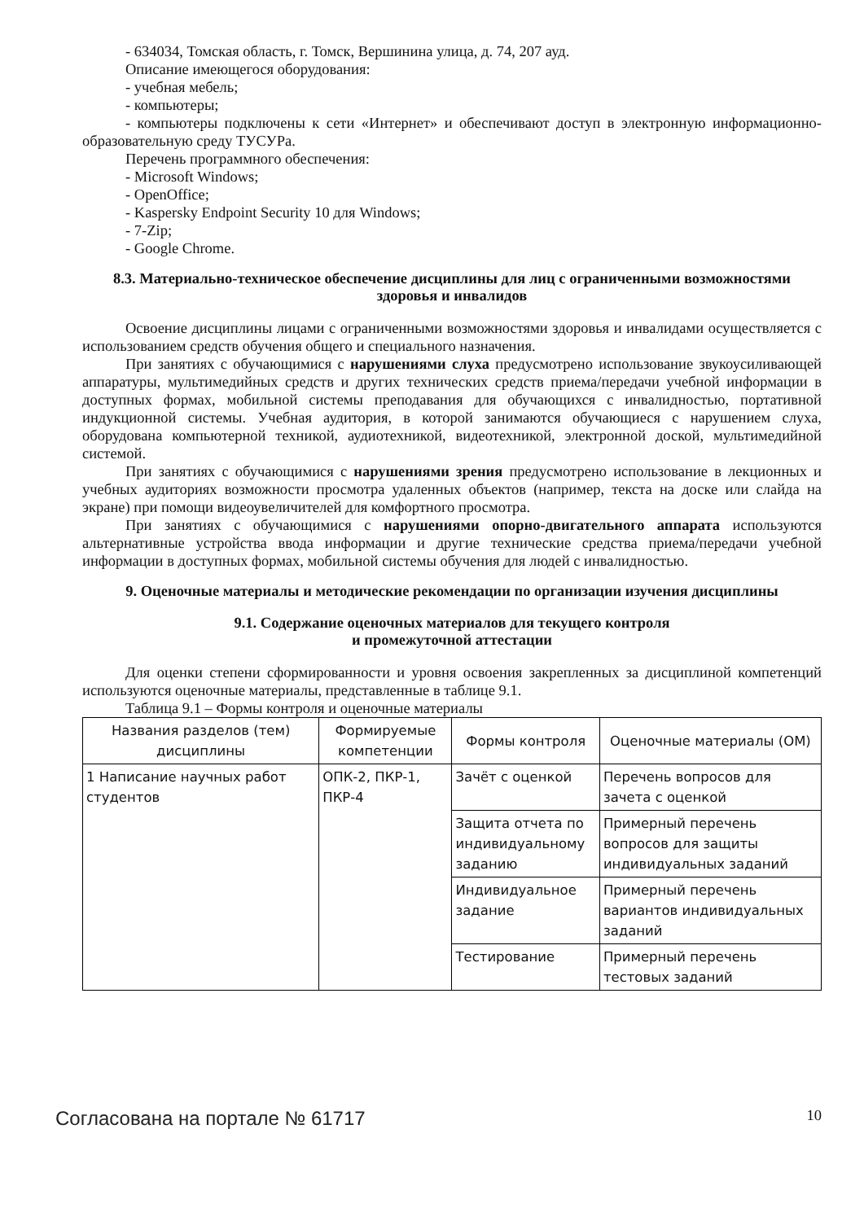- 634034, Томская область, г. Томск, Вершинина улица, д. 74, 207 ауд.
Описание имеющегося оборудования:
- учебная мебель;
- компьютеры;
- компьютеры подключены к сети «Интернет» и обеспечивают доступ в электронную информационно-образовательную среду ТУСУРа.
Перечень программного обеспечения:
- Microsoft Windows;
- OpenOffice;
- Kaspersky Endpoint Security 10 для Windows;
- 7-Zip;
- Google Chrome.
8.3. Материально-техническое обеспечение дисциплины для лиц с ограниченными возможностями здоровья и инвалидов
Освоение дисциплины лицами с ограниченными возможностями здоровья и инвалидами осуществляется с использованием средств обучения общего и специального назначения.
При занятиях с обучающимися с нарушениями слуха предусмотрено использование звукоусиливающей аппаратуры, мультимедийных средств и других технических средств приема/передачи учебной информации в доступных формах, мобильной системы преподавания для обучающихся с инвалидностью, портативной индукционной системы. Учебная аудитория, в которой занимаются обучающиеся с нарушением слуха, оборудована компьютерной техникой, аудиотехникой, видеотехникой, электронной доской, мультимедийной системой.
При занятиях с обучающимися с нарушениями зрения предусмотрено использование в лекционных и учебных аудиториях возможности просмотра удаленных объектов (например, текста на доске или слайда на экране) при помощи видеоувеличителей для комфортного просмотра.
При занятиях с обучающимися с нарушениями опорно-двигательного аппарата используются альтернативные устройства ввода информации и другие технические средства приема/передачи учебной информации в доступных формах, мобильной системы обучения для людей с инвалидностью.
9. Оценочные материалы и методические рекомендации по организации изучения дисциплины
9.1. Содержание оценочных материалов для текущего контроля
и промежуточной аттестации
Для оценки степени сформированности и уровня освоения закрепленных за дисциплиной компетенций используются оценочные материалы, представленные в таблице 9.1.
Таблица 9.1 – Формы контроля и оценочные материалы
| Названия разделов (тем) дисциплины | Формируемые компетенции | Формы контроля | Оценочные материалы (ОМ) |
| --- | --- | --- | --- |
| 1 Написание научных работ студентов | ОПК-2, ПКР-1, ПКР-4 | Зачёт с оценкой | Перечень вопросов для зачета с оценкой |
| | | Защита отчета по индивидуальному заданию | Примерный перечень вопросов для защиты индивидуальных заданий |
| | | Индивидуальное задание | Примерный перечень вариантов индивидуальных заданий |
| | | Тестирование | Примерный перечень тестовых заданий |
Согласована на портале № 61717 10